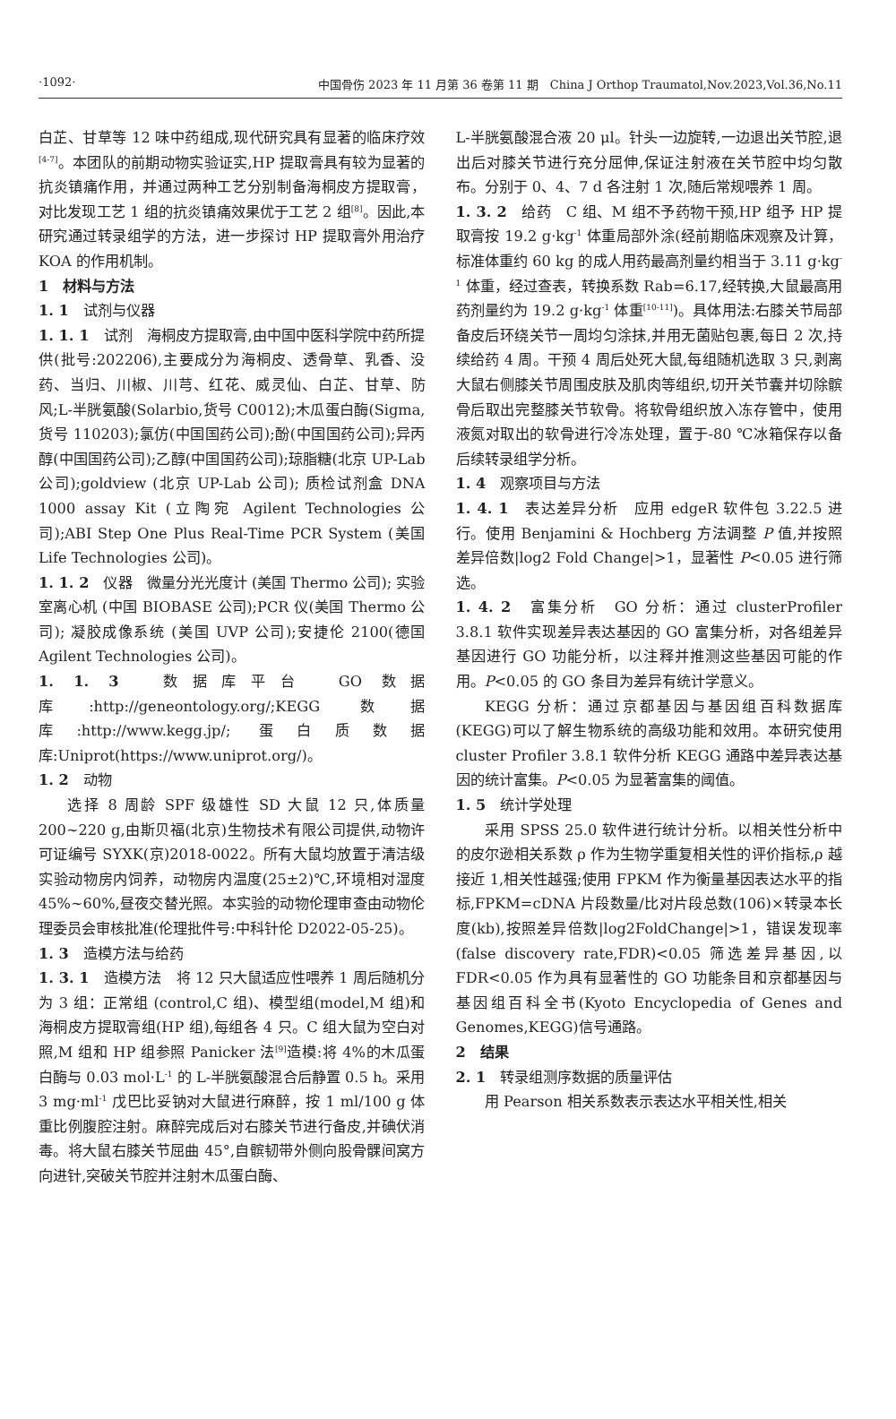·1092· 中国骨伤 2023 年 11 月第 36 卷第 11 期　China J Orthop Traumatol,Nov.2023,Vol.36,No.11
白芷、甘草等 12 味中药组成,现代研究具有显著的临床疗效<sup>[4-7]</sup>。本团队的前期动物实验证实,HP 提取膏具有较为显著的抗炎镇痛作用，并通过两种工艺分别制备海桐皮方提取膏，对比发现工艺 1 组的抗炎镇痛效果优于工艺 2 组<sup>[8]</sup>。因此,本研究通过转录组学的方法，进一步探讨 HP 提取膏外用治疗 KOA 的作用机制。
1　材料与方法
1. 1　试剂与仪器
1. 1. 1　试剂　海桐皮方提取膏,由中国中医科学院中药所提供(批号:202206),主要成分为海桐皮、透骨草、乳香、没药、当归、川椒、川芎、红花、威灵仙、白芷、甘草、防风;L-半胱氨酸(Solarbio,货号 C0012);木瓜蛋白酶(Sigma,货号 110203);氯仿(中国国药公司);酚(中国国药公司);异丙醇(中国国药公司);乙醇(中国国药公司);琼脂糖(北京 UP-Lab 公司);goldview (北京 UP-Lab 公司); 质检试剂盒 DNA 1000 assay Kit (立陶宛 Agilent Technologies 公司);ABI Step One Plus Real-Time PCR System (美国 Life Technologies 公司)。
1. 1. 2　仪器　微量分光光度计 (美国 Thermo 公司); 实验室离心机 (中国 BIOBASE 公司);PCR 仪(美国 Thermo 公司); 凝胶成像系统 (美国 UVP 公司);安捷伦 2100(德国 Agilent Technologies 公司)。
1. 1. 3　数据库平台　GO 数据库:http://geneontology.org/;KEGG 数据库:http://www.kegg.jp/; 蛋白质数据库:Uniprot(https://www.uniprot.org/)。
1. 2　动物
选择 8 周龄 SPF 级雄性 SD 大鼠 12 只,体质量 200~220 g,由斯贝福(北京)生物技术有限公司提供,动物许可证编号 SYXK(京)2018-0022。所有大鼠均放置于清洁级实验动物房内饲养，动物房内温度(25±2)℃,环境相对湿度 45%~60%,昼夜交替光照。本实验的动物伦理审查由动物伦理委员会审核批准(伦理批件号:中科针伦 D2022-05-25)。
1. 3　造模方法与给药
1. 3. 1　造模方法　将 12 只大鼠适应性喂养 1 周后随机分为 3 组：正常组 (control,C 组)、模型组(model,M 组)和海桐皮方提取膏组(HP 组),每组各 4 只。C 组大鼠为空白对照,M 组和 HP 组参照 Panicker 法<sup>[9]</sup>造模:将 4%的木瓜蛋白酶与 0.03 mol·L<sup>-1</sup> 的 L-半胱氨酸混合后静置 0.5 h。采用 3 mg·ml<sup>-1</sup> 戊巴比妥钠对大鼠进行麻醉，按 1 ml/100 g 体重比例腹腔注射。麻醉完成后对右膝关节进行备皮,并碘伏消毒。将大鼠右膝关节屈曲 45°,自髌韧带外侧向股骨髁间窝方向进针,突破关节腔并注射木瓜蛋白酶、
L-半胱氨酸混合液 20 μl。针头一边旋转,一边退出关节腔,退出后对膝关节进行充分屈伸,保证注射液在关节腔中均匀散布。分别于 0、4、7 d 各注射 1 次,随后常规喂养 1 周。
1. 3. 2　给药　C 组、M 组不予药物干预,HP 组予 HP 提取膏按 19.2 g·kg<sup>-1</sup> 体重局部外涂(经前期临床观察及计算，标准体重约 60 kg 的成人用药最高剂量约相当于 3.11 g·kg<sup>-1</sup> 体重，经过查表，转换系数 Rab=6.17,经转换,大鼠最高用药剂量约为 19.2 g·kg<sup>-1</sup> 体重<sup>[10-11]</sup>)。具体用法:右膝关节局部备皮后环绕关节一周均匀涂抹,并用无菌贴包裹,每日 2 次,持续给药 4 周。干预 4 周后处死大鼠,每组随机选取 3 只,剥离大鼠右侧膝关节周围皮肤及肌肉等组织,切开关节囊并切除髌骨后取出完整膝关节软骨。将软骨组织放入冻存管中，使用液氮对取出的软骨进行冷冻处理，置于-80 ℃冰箱保存以备后续转录组学分析。
1. 4　观察项目与方法
1. 4. 1　表达差异分析　应用 edgeR 软件包 3.22.5 进行。使用 Benjamini & Hochberg 方法调整 P 值,并按照差异倍数|log2 Fold Change|>1，显著性 P<0.05 进行筛选。
1. 4. 2　富集分析　GO 分析：通过 clusterProfiler 3.8.1 软件实现差异表达基因的 GO 富集分析，对各组差异基因进行 GO 功能分析，以注释并推测这些基因可能的作用。P<0.05 的 GO 条目为差异有统计学意义。
KEGG 分析：通过京都基因与基因组百科数据库(KEGG)可以了解生物系统的高级功能和效用。本研究使用 cluster Profiler 3.8.1 软件分析 KEGG 通路中差异表达基因的统计富集。P<0.05 为显著富集的阈值。
1. 5　统计学处理
采用 SPSS 25.0 软件进行统计分析。以相关性分析中的皮尔逊相关系数 ρ 作为生物学重复相关性的评价指标,ρ 越接近 1,相关性越强;使用 FPKM 作为衡量基因表达水平的指标,FPKM=cDNA 片段数量/比对片段总数(106)×转录本长度(kb),按照差异倍数|log2FoldChange|>1，错误发现率 (false discovery rate,FDR)<0.05 筛选差异基因,以 FDR<0.05 作为具有显著性的 GO 功能条目和京都基因与基因组百科全书(Kyoto Encyclopedia of Genes and Genomes,KEGG)信号通路。
2　结果
2. 1　转录组测序数据的质量评估
用 Pearson 相关系数表示表达水平相关性,相关